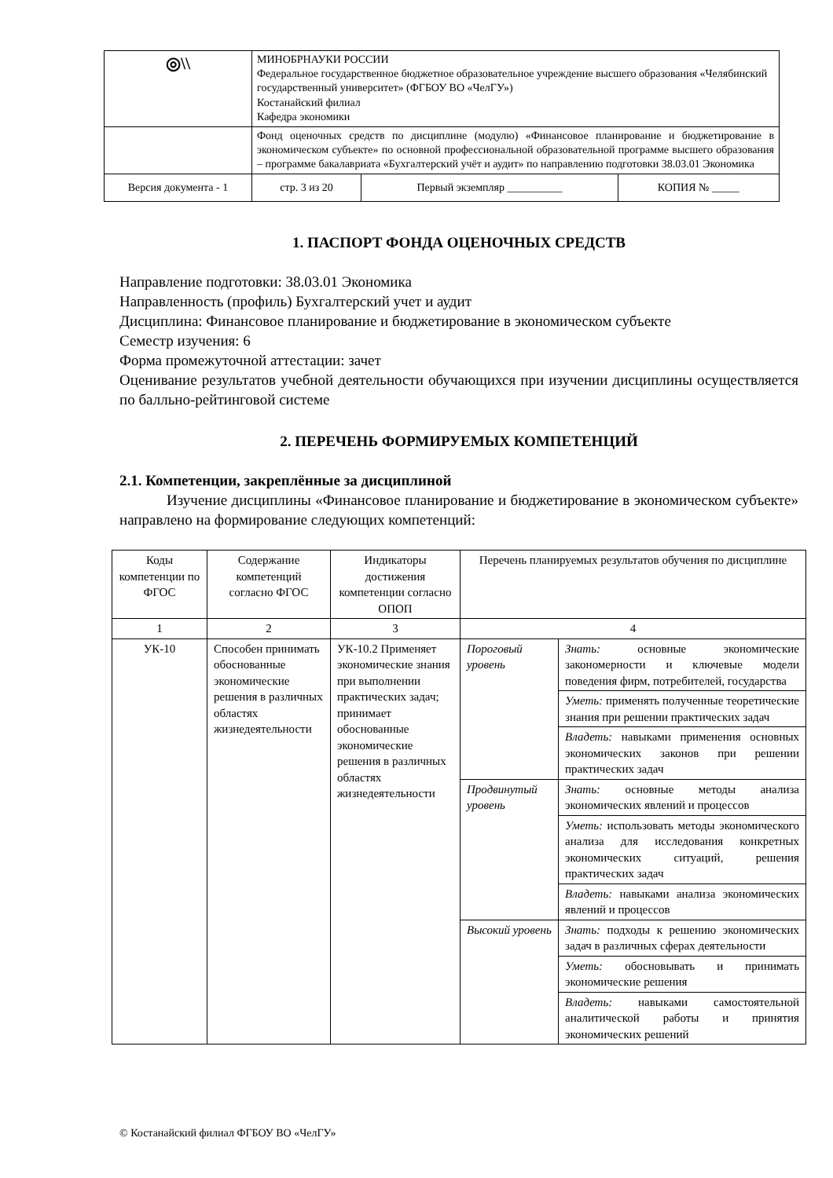| ◎\\ | МИНОБРНАУКИ РОССИИ Федеральное государственное бюджетное образовательное учреждение высшего образования «Челябинский государственный университет» (ФГБОУ ВО «ЧелГУ») Костанайский филиал Кафедра экономики | | |
| | Фонд оценочных средств по дисциплине (модулю) «Финансовое планирование и бюджетирование в экономическом субъекте» по основной профессиональной образовательной программе высшего образования – программе бакалавриата «Бухгалтерский учёт и аудит» по направлению подготовки 38.03.01 Экономика | | |
| Версия документа - 1 | стр. 3 из 20 | Первый экземпляр __________ | КОПИЯ № _____ |
1. ПАСПОРТ ФОНДА ОЦЕНОЧНЫХ СРЕДСТВ
Направление подготовки: 38.03.01 Экономика
Направленность (профиль) Бухгалтерский учет и аудит
Дисциплина: Финансовое планирование и бюджетирование в экономическом субъекте
Семестр изучения: 6
Форма промежуточной аттестации: зачет
Оценивание результатов учебной деятельности обучающихся при изучении дисциплины осуществляется по балльно-рейтинговой системе
2. ПЕРЕЧЕНЬ ФОРМИРУЕМЫХ КОМПЕТЕНЦИЙ
2.1. Компетенции, закреплённые за дисциплиной
Изучение дисциплины «Финансовое планирование и бюджетирование в экономическом субъекте» направлено на формирование следующих компетенций:
| Коды компетенции по ФГОС | Содержание компетенций согласно ФГОС | Индикаторы достижения компетенции согласно ОПОП | Перечень планируемых результатов обучения по дисциплине | |
| 1 | 2 | 3 | 4 | |
| УК-10 | Способен принимать обоснованные экономические решения в различных областях жизнедеятельности | УК-10.2 Применяет экономические знания при выполнении практических задач; принимает обоснованные экономические решения в различных областях жизнедеятельности | Пороговый уровень | Знать: основные экономические закономерности и ключевые модели поведения фирм, потребителей, государства |
| | | | | Уметь: применять полученные теоретические знания при решении практических задач |
| | | | | Владеть: навыками применения основных экономических законов при решении практических задач |
| | | | Продвинутый уровень | Знать: основные методы анализа экономических явлений и процессов |
| | | | | Уметь: использовать методы экономического анализа для исследования конкретных экономических ситуаций, решения практических задач |
| | | | | Владеть: навыками анализа экономических явлений и процессов |
| | | | Высокий уровень | Знать: подходы к решению экономических задач в различных сферах деятельности |
| | | | | Уметь: обосновывать и принимать экономические решения |
| | | | | Владеть: навыками самостоятельной аналитической работы и принятия экономических решений |
© Костанайский филиал ФГБОУ ВО «ЧелГУ»